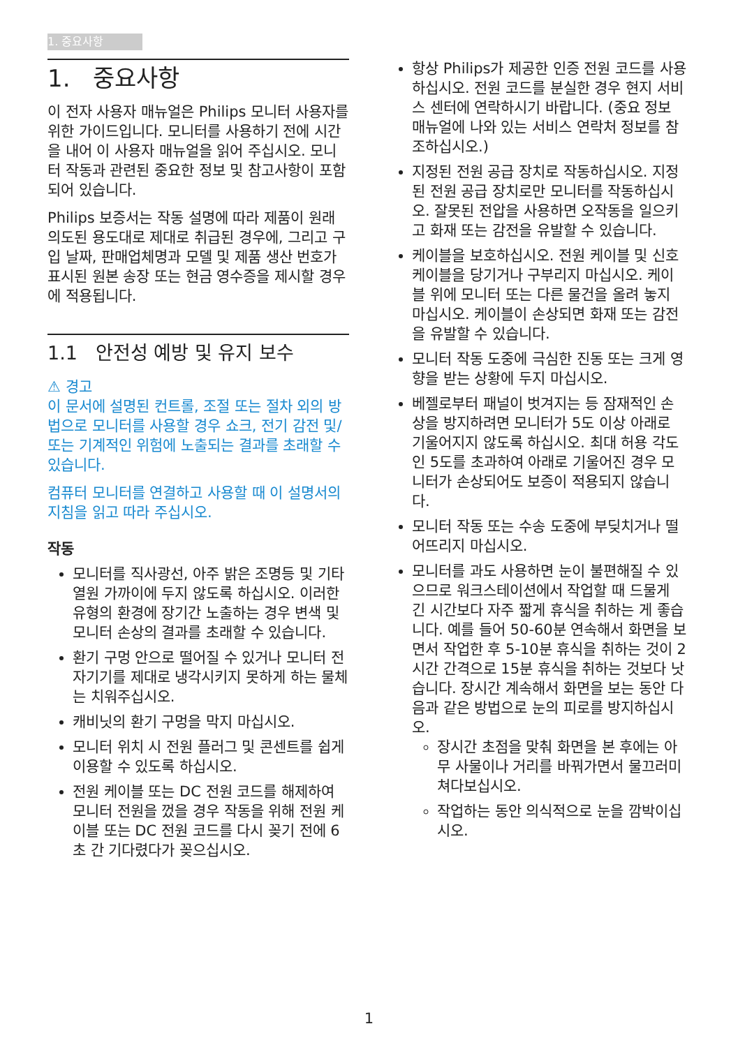1. 중요사항
1. 중요사항
이 전자 사용자 매뉴얼은 Philips 모니터 사용자를 위한 가이드입니다. 모니터를 사용하기 전에 시간을 내어 이 사용자 매뉴얼을 읽어 주십시오. 모니터 작동과 관련된 중요한 정보 및 참고사항이 포함되어 있습니다.
Philips 보증서는 작동 설명에 따라 제품이 원래 의도된 용도대로 제대로 취급된 경우에, 그리고 구입 날짜, 판매업체명과 모델 및 제품 생산 번호가 표시된 원본 송장 또는 현금 영수증을 제시할 경우에 적용됩니다.
1.1 안전성 예방 및 유지 보수
⚠ 경고
이 문서에 설명된 컨트롤, 조절 또는 절차 외의 방법으로 모니터를 사용할 경우 쇼크, 전기 감전 및/또는 기계적인 위험에 노출되는 결과를 초래할 수 있습니다.
컴퓨터 모니터를 연결하고 사용할 때 이 설명서의 지침을 읽고 따라 주십시오.
작동
모니터를 직사광선, 아주 밝은 조명등 및 기타 열원 가까이에 두지 않도록 하십시오. 이러한 유형의 환경에 장기간 노출하는 경우 변색 및 모니터 손상의 결과를 초래할 수 있습니다.
환기 구멍 안으로 떨어질 수 있거나 모니터 전자기기를 제대로 냉각시키지 못하게 하는 물체는 치워주십시오.
캐비닛의 환기 구멍을 막지 마십시오.
모니터 위치 시 전원 플러그 및 콘센트를 쉽게 이용할 수 있도록 하십시오.
전원 케이블 또는 DC 전원 코드를 해제하여 모니터 전원을 껐을 경우 작동을 위해 전원 케이블 또는 DC 전원 코드를 다시 꽂기 전에 6초 간 기다렸다가 꽂으십시오.
항상 Philips가 제공한 인증 전원 코드를 사용하십시오. 전원 코드를 분실한 경우 현지 서비스 센터에 연락하시기 바랍니다. (중요 정보 매뉴얼에 나와 있는 서비스 연락처 정보를 참조하십시오.)
지정된 전원 공급 장치로 작동하십시오. 지정된 전원 공급 장치로만 모니터를 작동하십시오. 잘못된 전압을 사용하면 오작동을 일으키고 화재 또는 감전을 유발할 수 있습니다.
케이블을 보호하십시오. 전원 케이블 및 신호 케이블을 당기거나 구부리지 마십시오. 케이블 위에 모니터 또는 다른 물건을 올려 놓지 마십시오. 케이블이 손상되면 화재 또는 감전을 유발할 수 있습니다.
모니터 작동 도중에 극심한 진동 또는 크게 영향을 받는 상황에 두지 마십시오.
베젤로부터 패널이 벗겨지는 등 잠재적인 손상을 방지하려면 모니터가 5도 이상 아래로 기울어지지 않도록 하십시오. 최대 허용 각도인 5도를 초과하여 아래로 기울어진 경우 모니터가 손상되어도 보증이 적용되지 않습니다.
모니터 작동 또는 수송 도중에 부딪치거나 떨어뜨리지 마십시오.
모니터를 과도 사용하면 눈이 불편해질 수 있으므로 워크스테이션에서 작업할 때 드물게 긴 시간보다 자주 짧게 휴식을 취하는 게 좋습니다. 예를 들어 50-60분 연속해서 화면을 보면서 작업한 후 5-10분 휴식을 취하는 것이 2시간 간격으로 15분 휴식을 취하는 것보다 낫습니다. 장시간 계속해서 화면을 보는 동안 다음과 같은 방법으로 눈의 피로를 방지하십시오.
장시간 초점을 맞춰 화면을 본 후에는 아무 사물이나 거리를 바꿔가면서 물끄러미 쳐다보십시오.
작업하는 동안 의식적으로 눈을 깜박이십시오.
1